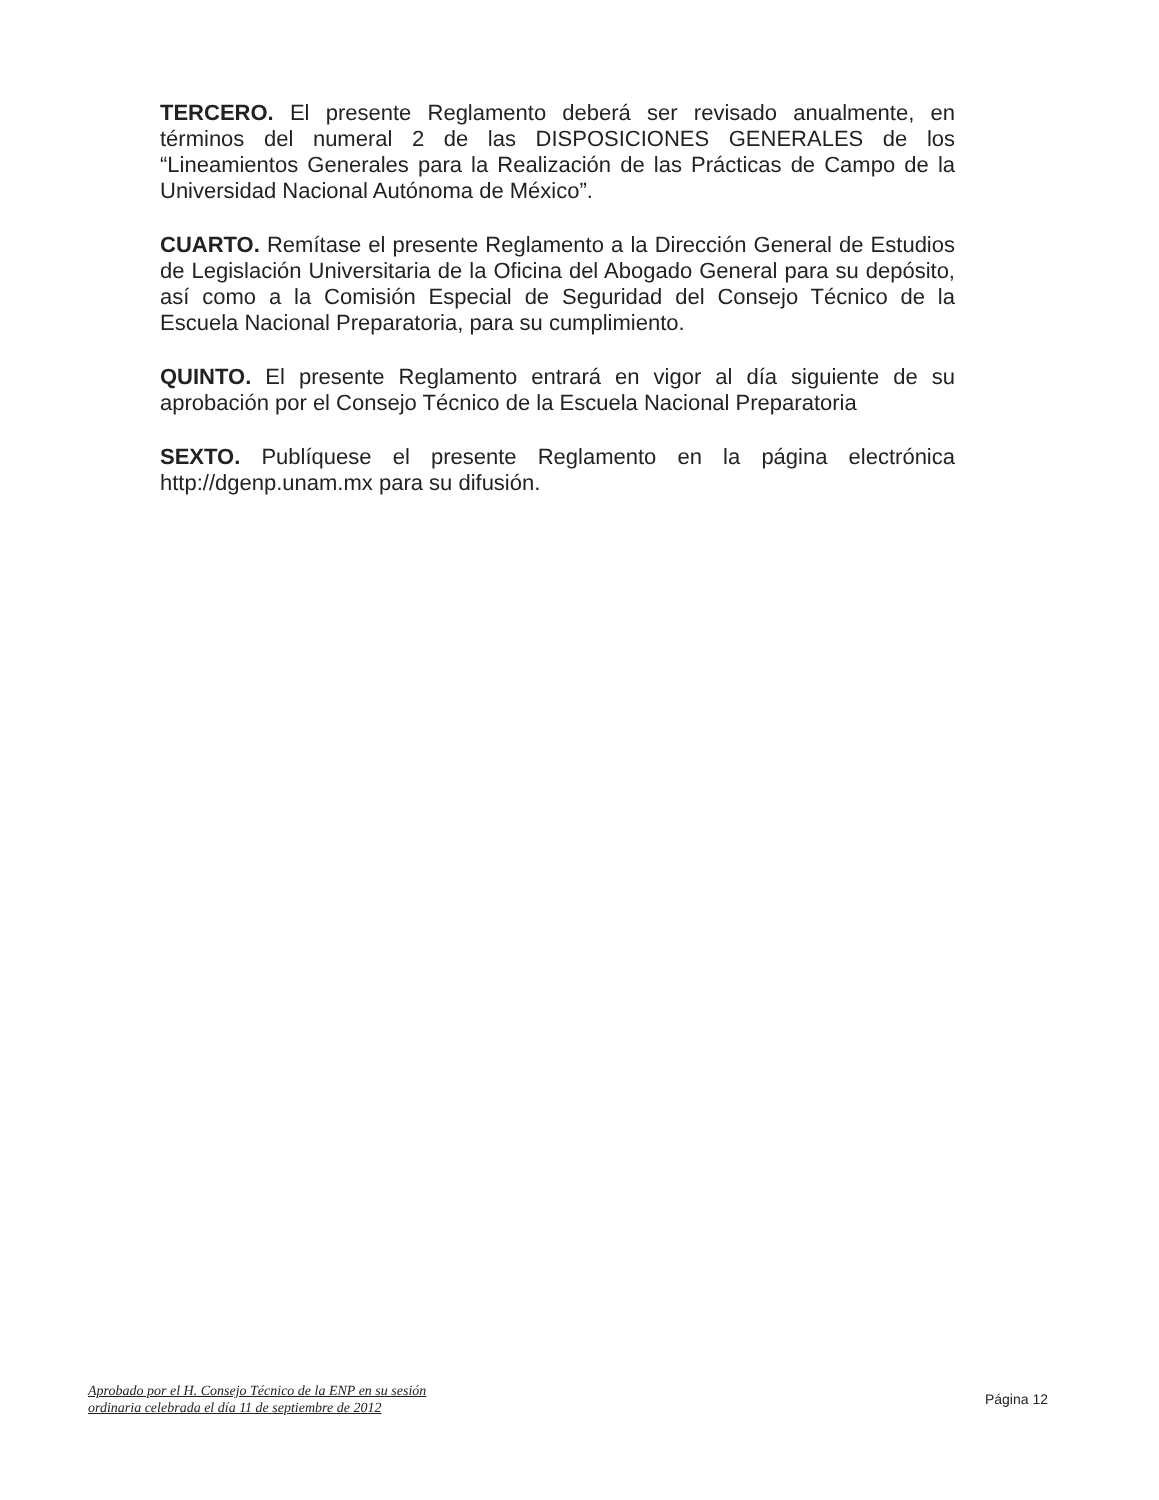TERCERO. El presente Reglamento deberá ser revisado anualmente, en términos del numeral 2 de las DISPOSICIONES GENERALES de los “Lineamientos Generales para la Realización de las Prácticas de Campo de la Universidad Nacional Autónoma de México”.
CUARTO. Remítase el presente Reglamento a la Dirección General de Estudios de Legislación Universitaria de la Oficina del Abogado General para su depósito, así como a la Comisión Especial de Seguridad del Consejo Técnico de la Escuela Nacional Preparatoria, para su cumplimiento.
QUINTO. El presente Reglamento entrará en vigor al día siguiente de su aprobación por el Consejo Técnico de la Escuela Nacional Preparatoria
SEXTO. Publíquese el presente Reglamento en la página electrónica http://dgenp.unam.mx para su difusión.
Aprobado por el H. Consejo Técnico de la ENP en su sesión
ordinaria celebrada el día 11 de septiembre de 2012
Página 12